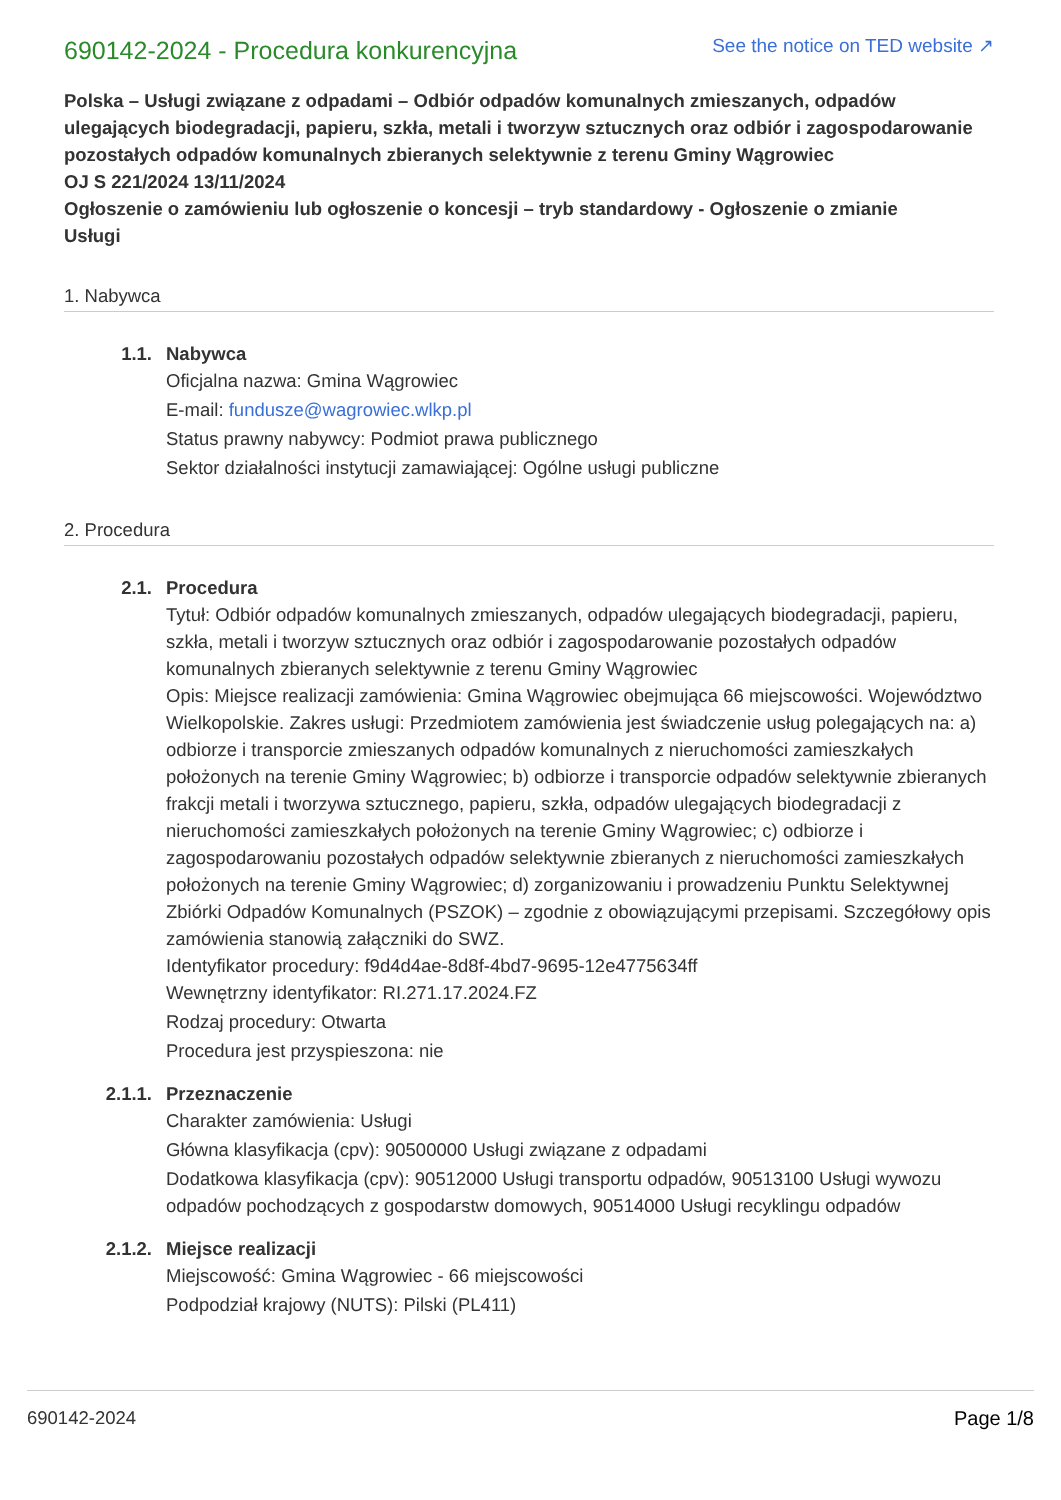690142-2024 - Procedura konkurencyjna
See the notice on TED website ↗
Polska – Usługi związane z odpadami – Odbiór odpadów komunalnych zmieszanych, odpadów ulegających biodegradacji, papieru, szkła, metali i tworzyw sztucznych oraz odbiór i zagospodarowanie pozostałych odpadów komunalnych zbieranych selektywnie z terenu Gminy Wągrowiec
OJ S 221/2024 13/11/2024
Ogłoszenie o zamówieniu lub ogłoszenie o koncesji – tryb standardowy - Ogłoszenie o zmianie
Usługi
1. Nabywca
1.1. Nabywca
Oficjalna nazwa: Gmina Wągrowiec
E-mail: fundusze@wagrowiec.wlkp.pl
Status prawny nabywcy: Podmiot prawa publicznego
Sektor działalności instytucji zamawiającej: Ogólne usługi publiczne
2. Procedura
2.1. Procedura
Tytuł: Odbiór odpadów komunalnych zmieszanych, odpadów ulegających biodegradacji, papieru, szkła, metali i tworzyw sztucznych oraz odbiór i zagospodarowanie pozostałych odpadów komunalnych zbieranych selektywnie z terenu Gminy Wągrowiec
Opis: Miejsce realizacji zamówienia: Gmina Wągrowiec obejmująca 66 miejscowości. Województwo Wielkopolskie. Zakres usługi: Przedmiotem zamówienia jest świadczenie usług polegających na: a) odbiorze i transporcie zmieszanych odpadów komunalnych z nieruchomości zamieszkałych położonych na terenie Gminy Wągrowiec; b) odbiorze i transporcie odpadów selektywnie zbieranych frakcji metali i tworzywa sztucznego, papieru, szkła, odpadów ulegających biodegradacji z nieruchomości zamieszkałych położonych na terenie Gminy Wągrowiec; c) odbiorze i zagospodarowaniu pozostałych odpadów selektywnie zbieranych z nieruchomości zamieszkałych położonych na terenie Gminy Wągrowiec; d) zorganizowaniu i prowadzeniu Punktu Selektywnej Zbiórki Odpadów Komunalnych (PSZOK) – zgodnie z obowiązującymi przepisami. Szczegółowy opis zamówienia stanowią załączniki do SWZ.
Identyfikator procedury: f9d4d4ae-8d8f-4bd7-9695-12e4775634ff
Wewnętrzny identyfikator: RI.271.17.2024.FZ
Rodzaj procedury: Otwarta
Procedura jest przyspieszona: nie
2.1.1. Przeznaczenie
Charakter zamówienia: Usługi
Główna klasyfikacja (cpv): 90500000 Usługi związane z odpadami
Dodatkowa klasyfikacja (cpv): 90512000 Usługi transportu odpadów, 90513100 Usługi wywozu odpadów pochodzących z gospodarstw domowych, 90514000 Usługi recyklingu odpadów
2.1.2. Miejsce realizacji
Miejscowość: Gmina Wągrowiec - 66 miejscowości
Podpodział krajowy (NUTS): Pilski (PL411)
690142-2024 Page 1/8